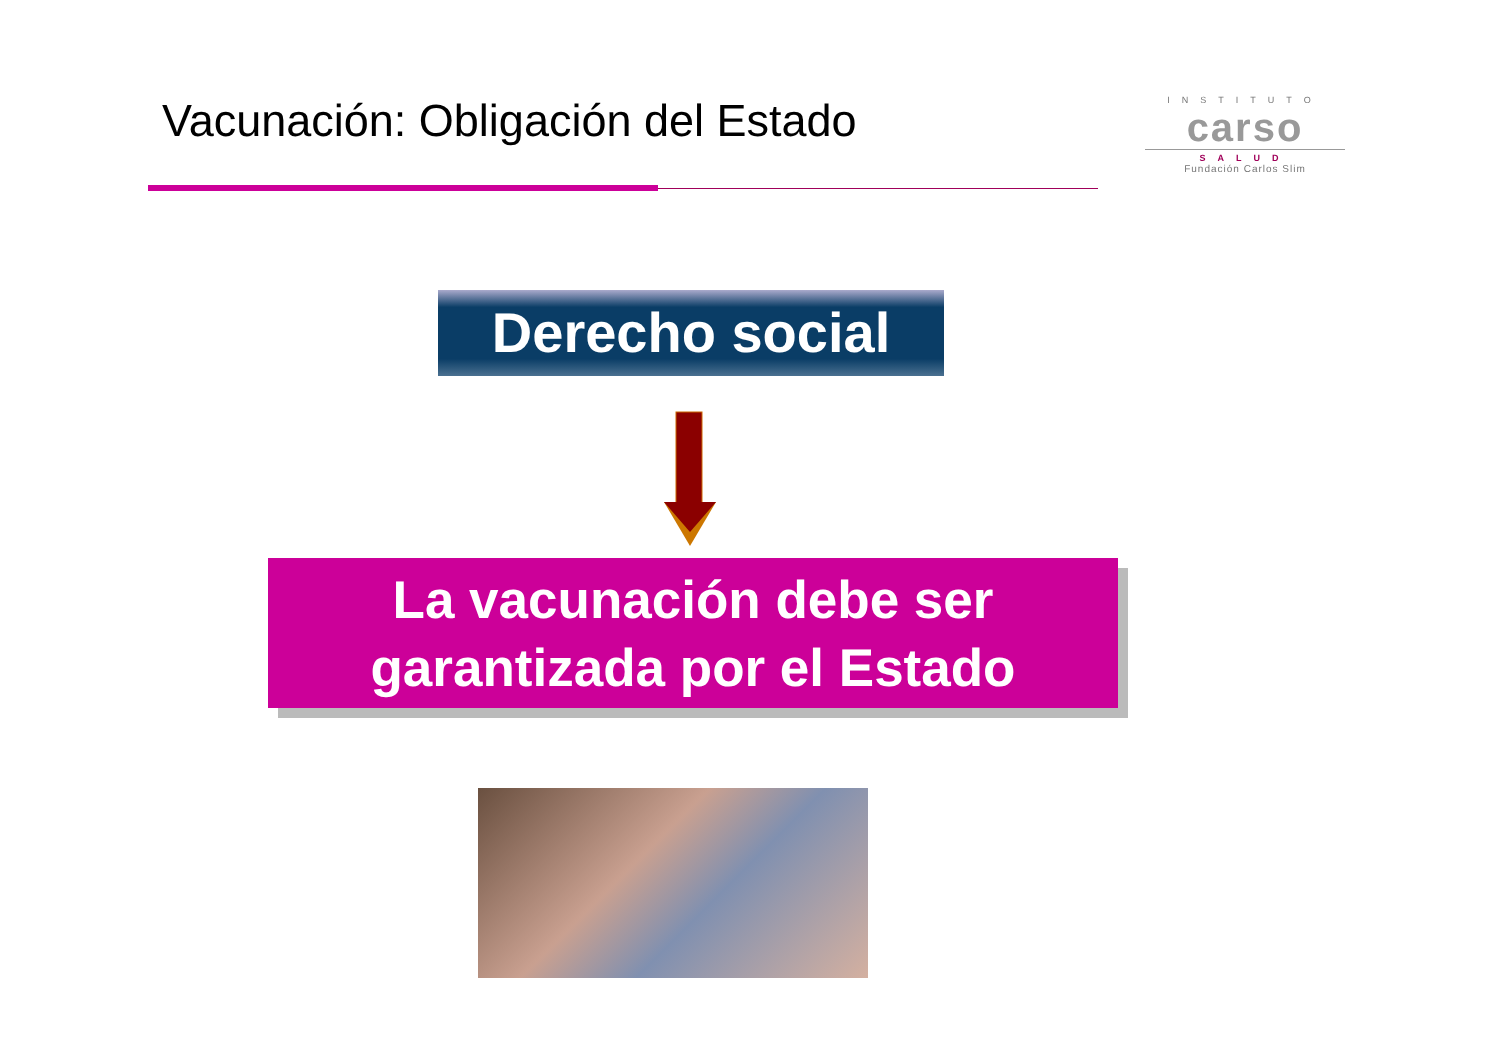Vacunación: Obligación del Estado
INSTITUTO
carso
SALUD
Fundación Carlos Slim
Derecho social
La vacunación debe ser
garantizada por el Estado